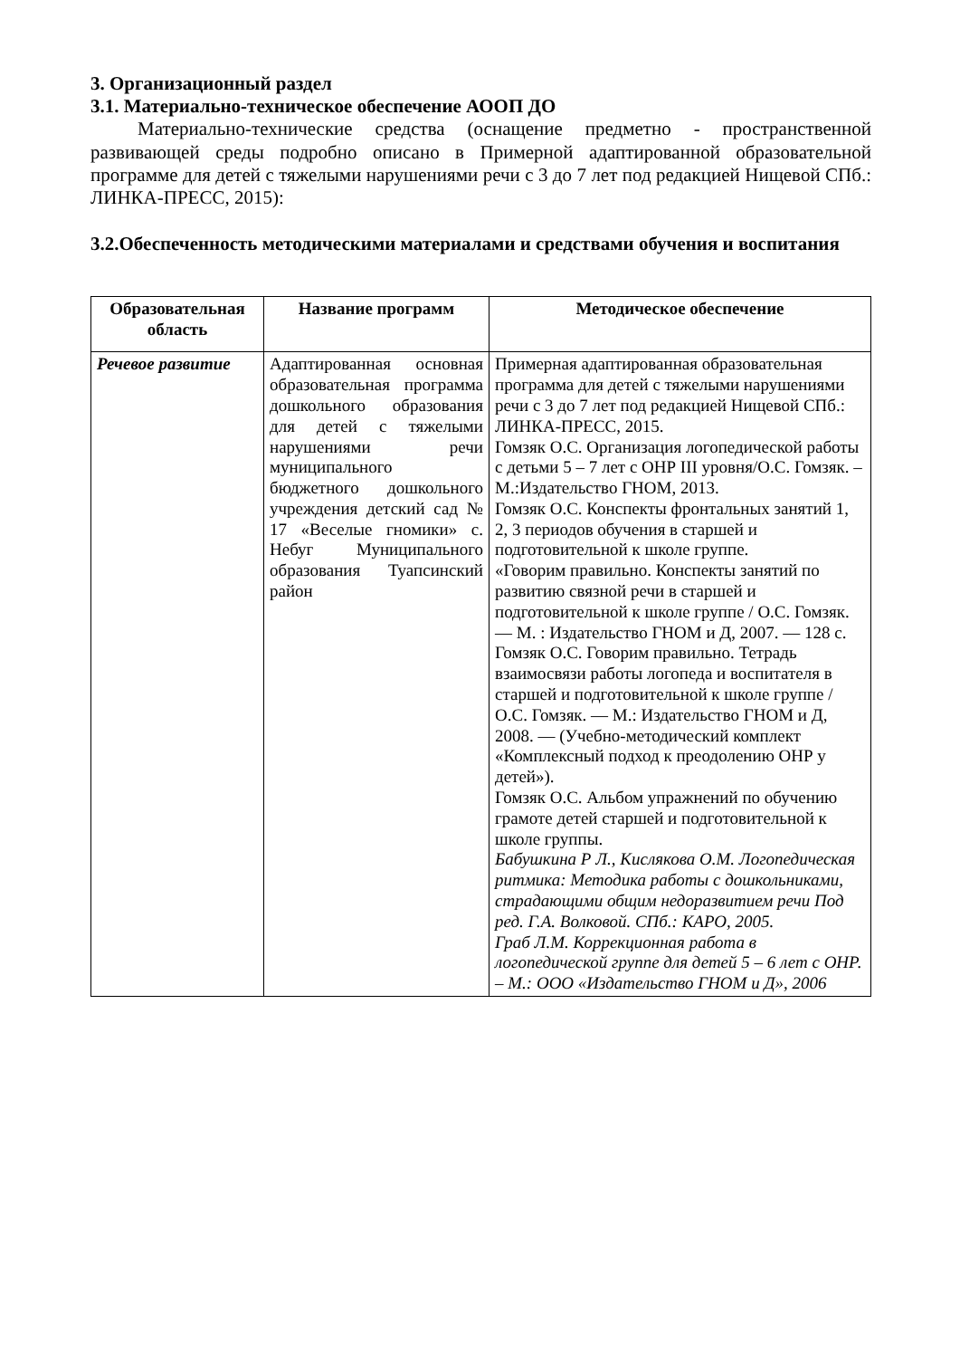3. Организационный раздел
3.1. Материально-техническое обеспечение АООП ДО
Материально-технические средства (оснащение предметно - пространственной развивающей среды подробно описано в Примерной адаптированной образовательной программе для детей с тяжелыми нарушениями речи с 3 до 7 лет под редакцией Нищевой СПб.: ЛИНКА-ПРЕСС, 2015):
3.2.Обеспеченность методическими материалами и средствами обучения и воспитания
| Образовательная область | Название программ | Методическое обеспечение |
| --- | --- | --- |
| Речевое развитие | Адаптированная основная образовательная программа дошкольного образования для детей с тяжелыми нарушениями речи муниципального бюджетного дошкольного учреждения детский сад № 17 «Веселые гномики» с. Небуг Муниципального образования Туапсинский район | Примерная адаптированная образовательная программа для детей с тяжелыми нарушениями речи с 3 до 7 лет под редакцией Нищевой СПб.: ЛИНКА-ПРЕСС, 2015. Гомзяк О.С. Организация логопедической работы с детьми 5 – 7 лет с ОНР III уровня/О.С. Гомзяк. – М.:Издательство ГНОМ, 2013. Гомзяк О.С. Конспекты фронтальных занятий 1, 2, 3 периодов обучения в старшей и подготовительной к школе группе. «Говорим правильно. Конспекты занятий по развитию связной речи в старшей и подготовительной к школе группе / О.С. Гомзяк. — М. : Издательство ГНОМ и Д, 2007. — 128 с. Гомзяк О.С. Говорим правильно. Тетрадь взаимосвязи работы логопеда и воспитателя в старшей и подготовительной к школе группе / О.С. Гомзяк. — М.: Издательство ГНОМ и Д, 2008. — (Учебно-методический комплект «Комплексный подход к преодолению ОНР у детей»). Гомзяк О.С. Альбом упражнений по обучению грамоте детей старшей и подготовительной к школе группы. Бабушкина Р Л., Кислякова О.М. Логопедическая ритмика: Методика работы с дошкольниками, страдающими общим недоразвитием речи Под ред. Г.А. Волковой. СПб.: КАРО, 2005. Граб Л.М. Коррекционная работа в логопедической группе для детей 5 – 6 лет с ОНР. – М.: ООО «Издательство ГНОМ и Д», 2006 |